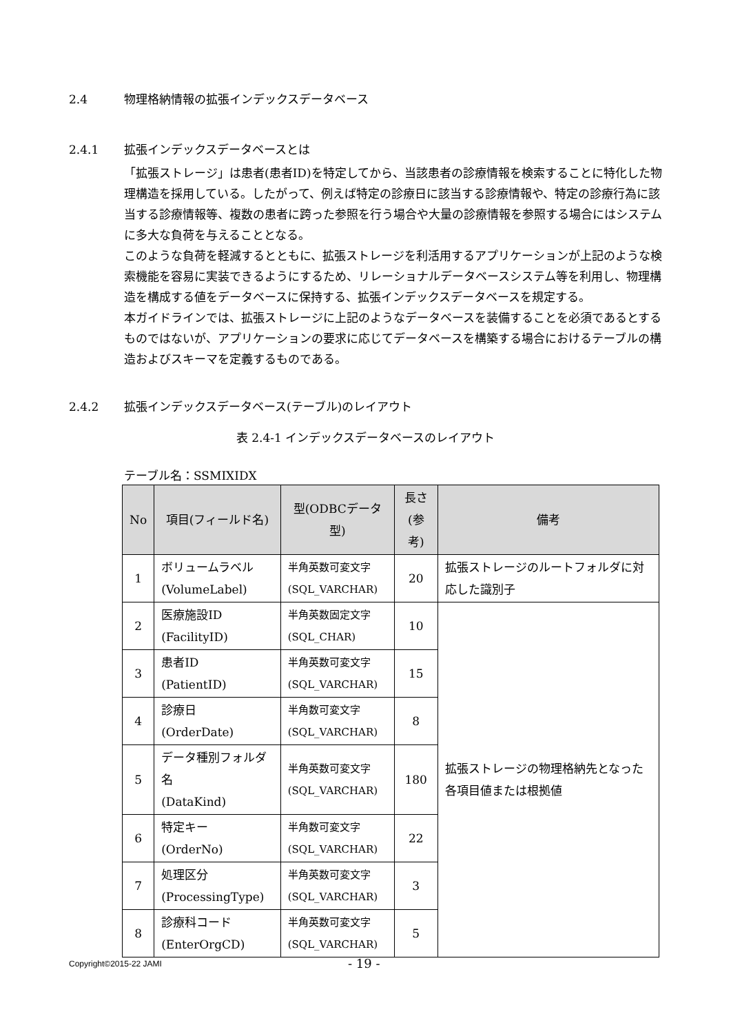2.4 物理格納情報の拡張インデックスデータベース
2.4.1 拡張インデックスデータベースとは
「拡張ストレージ」は患者(患者ID)を特定してから、当該患者の診療情報を検索することに特化した物理構造を採用している。したがって、例えば特定の診療日に該当する診療情報や、特定の診療行為に該当する診療情報等、複数の患者に跨った参照を行う場合や大量の診療情報を参照する場合にはシステムに多大な負荷を与えることとなる。
このような負荷を軽減するとともに、拡張ストレージを利活用するアプリケーションが上記のような検索機能を容易に実装できるようにするため、リレーショナルデータベースシステム等を利用し、物理構造を構成する値をデータベースに保持する、拡張インデックスデータベースを規定する。
本ガイドラインでは、拡張ストレージに上記のようなデータベースを装備することを必須であるとするものではないが、アプリケーションの要求に応じてデータベースを構築する場合におけるテーブルの構造およびスキーマを定義するものである。
2.4.2 拡張インデックスデータベース(テーブル)のレイアウト
表 2.4-1 インデックスデータベースのレイアウト
テーブル名：SSMIXIDX
| No | 項目(フィールド名) | 型(ODBCデータ型) | 長さ (参考) | 備考 |
| --- | --- | --- | --- | --- |
| 1 | ボリュームラベル (VolumeLabel) | 半角英数可変文字 (SQL_VARCHAR) | 20 | 拡張ストレージのルートフォルダに対応した識別子 |
| 2 | 医療施設ID (FacilityID) | 半角英数固定文字 (SQL_CHAR) | 10 | 拡張ストレージの物理格納先となった各項目値または根拠値 |
| 3 | 患者ID (PatientID) | 半角英数可変文字 (SQL_VARCHAR) | 15 | |
| 4 | 診療日 (OrderDate) | 半角数可変文字 (SQL_VARCHAR) | 8 | |
| 5 | データ種別フォルダ名 (DataKind) | 半角英数可変文字 (SQL_VARCHAR) | 180 | |
| 6 | 特定キー (OrderNo) | 半角数可変文字 (SQL_VARCHAR) | 22 | |
| 7 | 処理区分 (ProcessingType) | 半角英数可変文字 (SQL_VARCHAR) | 3 | |
| 8 | 診療科コード (EnterOrgCD) | 半角英数可変文字 (SQL_VARCHAR) | 5 | |
Copyright©2015-22 JAMI - 19 -